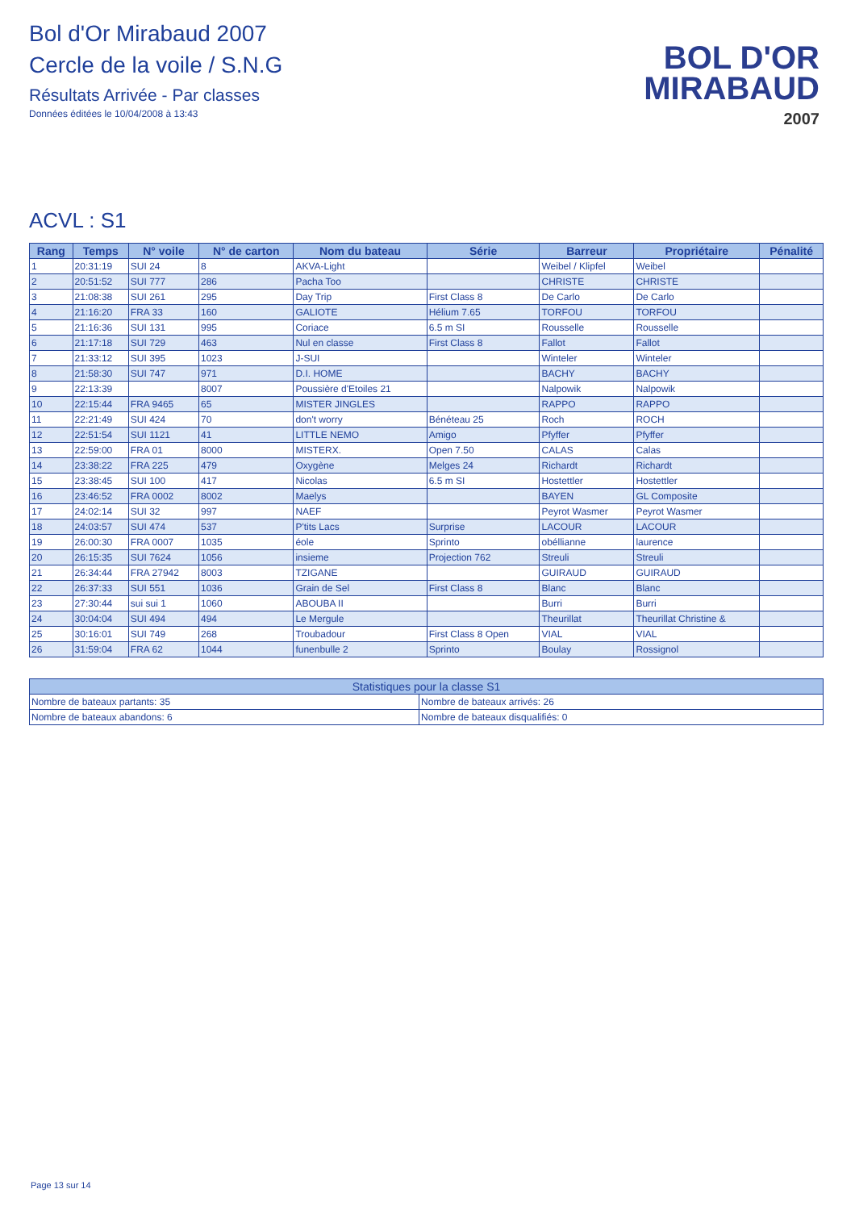Bol d'Or Mirabaud 2007
Cercle de la voile / S.N.G
Résultats Arrivée - Par classes
Données éditées le 10/04/2008 à 13:43
BOL D'OR
MIRABAUD
2007
ACVL : S1
| Rang | Temps | N° voile | N° de carton | Nom du bateau | Série | Barreur | Propriétaire | Pénalité |
| --- | --- | --- | --- | --- | --- | --- | --- | --- |
| 1 | 20:31:19 | SUI 24 | 8 | AKVA-Light | | Weibel / Klipfel | Weibel | |
| 2 | 20:51:52 | SUI 777 | 286 | Pacha Too | | CHRISTE | CHRISTE | |
| 3 | 21:08:38 | SUI 261 | 295 | Day Trip | First Class 8 | De Carlo | De Carlo | |
| 4 | 21:16:20 | FRA 33 | 160 | GALIOTE | Hélium 7.65 | TORFOU | TORFOU | |
| 5 | 21:16:36 | SUI 131 | 995 | Coriace | 6.5 m SI | Rousselle | Rousselle | |
| 6 | 21:17:18 | SUI 729 | 463 | Nul en classe | First Class 8 | Fallot | Fallot | |
| 7 | 21:33:12 | SUI 395 | 1023 | J-SUI | | Winteler | Winteler | |
| 8 | 21:58:30 | SUI 747 | 971 | D.I. HOME | | BACHY | BACHY | |
| 9 | 22:13:39 | | 8007 | Poussière d'Etoiles 21 | | Nalpowik | Nalpowik | |
| 10 | 22:15:44 | FRA 9465 | 65 | MISTER JINGLES | | RAPPO | RAPPO | |
| 11 | 22:21:49 | SUI 424 | 70 | don't worry | Bénéteau 25 | Roch | ROCH | |
| 12 | 22:51:54 | SUI 1121 | 41 | LITTLE NEMO | Amigo | Pfyffer | Pfyffer | |
| 13 | 22:59:00 | FRA 01 | 8000 | MISTERX. | Open 7.50 | CALAS | Calas | |
| 14 | 23:38:22 | FRA 225 | 479 | Oxygène | Melges 24 | Richardt | Richardt | |
| 15 | 23:38:45 | SUI 100 | 417 | Nicolas | 6.5 m SI | Hostettler | Hostettler | |
| 16 | 23:46:52 | FRA 0002 | 8002 | Maelys | | BAYEN | GL Composite | |
| 17 | 24:02:14 | SUI 32 | 997 | NAEF | | Peyrot Wasmer | Peyrot Wasmer | |
| 18 | 24:03:57 | SUI 474 | 537 | P'tits Lacs | Surprise | LACOUR | LACOUR | |
| 19 | 26:00:30 | FRA 0007 | 1035 | éole | Sprinto | obéllianne | laurence | |
| 20 | 26:15:35 | SUI 7624 | 1056 | insieme | Projection 762 | Streuli | Streuli | |
| 21 | 26:34:44 | FRA 27942 | 8003 | TZIGANE | | GUIRAUD | GUIRAUD | |
| 22 | 26:37:33 | SUI 551 | 1036 | Grain de Sel | First Class 8 | Blanc | Blanc | |
| 23 | 27:30:44 | sui sui 1 | 1060 | ABOUBA II | | Burri | Burri | |
| 24 | 30:04:04 | SUI 494 | 494 | Le Mergule | | Theurillat | Theurillat Christine & | |
| 25 | 30:16:01 | SUI 749 | 268 | Troubadour | First Class 8 Open | VIAL | VIAL | |
| 26 | 31:59:04 | FRA 62 | 1044 | funenbulle 2 | Sprinto | Boulay | Rossignol | |
| Statistiques pour la classe S1 | |
| --- | --- |
| Nombre de bateaux partants: 35 | Nombre de bateaux arrivés: 26 |
| Nombre de bateaux abandons: 6 | Nombre de bateaux disqualifiés: 0 |
Page 13 sur 14